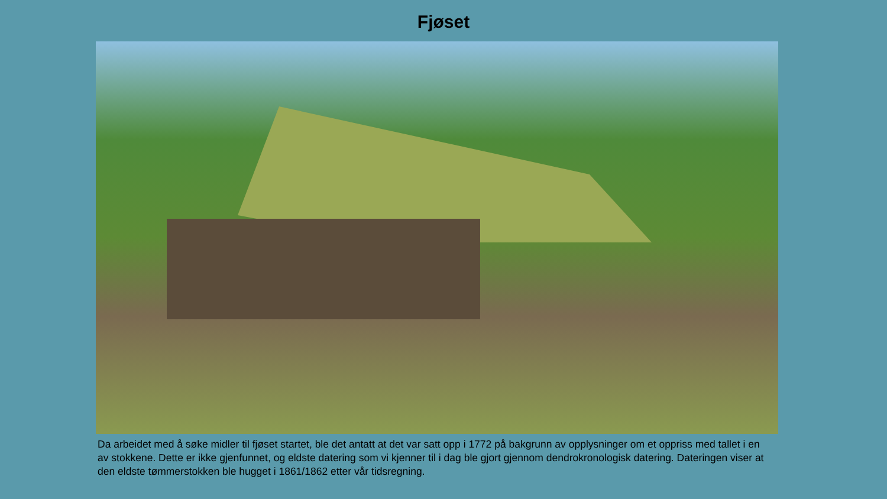Fjøset
Da arbeidet med å søke midler til fjøset startet, ble det antatt at det var satt opp i 1772 på bakgrunn av opplysninger om et oppriss med tallet i en av stokkene. Dette er ikke gjenfunnet, og eldste datering som vi kjenner til i dag ble gjort gjennom dendrokronologisk datering. Dateringen viser at den eldste tømmerstokken ble hugget i 1861/1862 etter vår tidsregning.